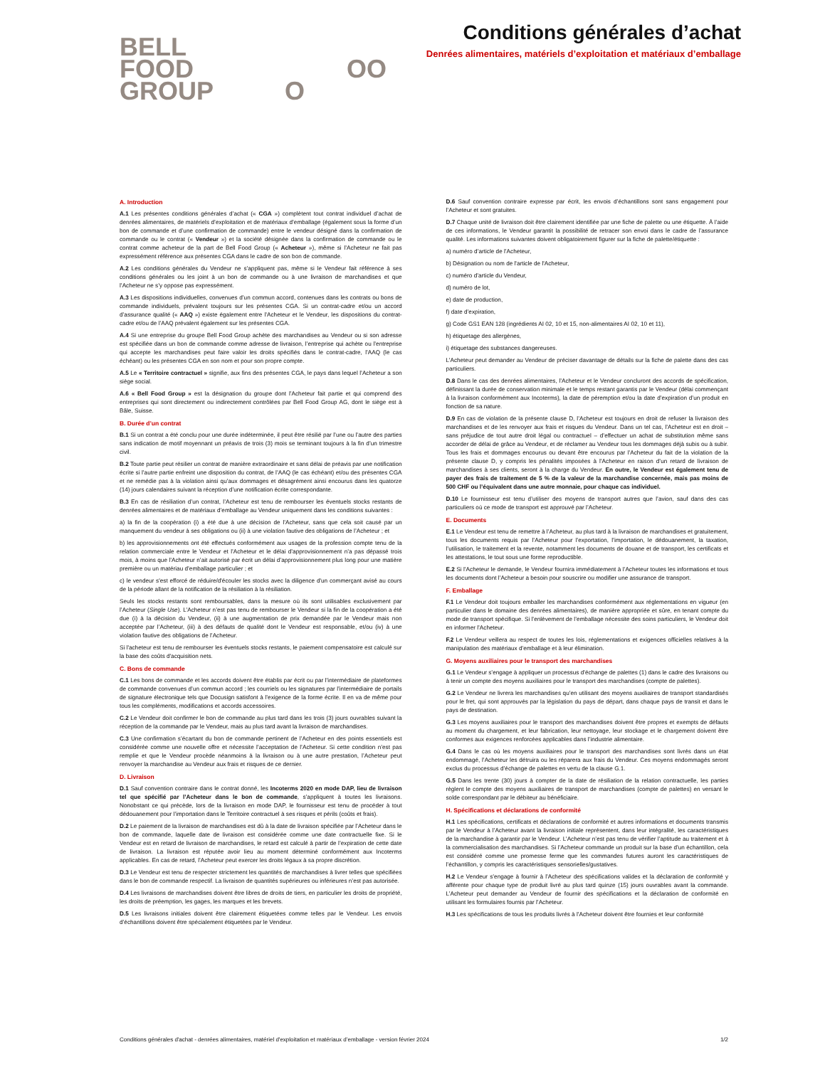BELL
FOOD OO
GROUP O
Conditions générales d’achat
Denrées alimentaires, matériels d’exploitation et matériaux d’emballage
A. Introduction
A.1 Les présentes conditions générales d’achat (« CGA ») complètent tout contrat individuel d’achat de denrées alimentaires, de matériels d’exploitation et de matériaux d’emballage (également sous la forme d’un bon de commande et d’une confirmation de commande) entre le vendeur désigné dans la confirmation de commande ou le contrat (« Vendeur ») et la société désignée dans la confirmation de commande ou le contrat comme acheteur de la part de Bell Food Group (« Acheteur »), même si l’Acheteur ne fait pas expressément référence aux présentes CGA dans le cadre de son bon de commande.
A.2 Les conditions générales du Vendeur ne s’appliquent pas, même si le Vendeur fait référence à ses conditions générales ou les joint à un bon de commande ou à une livraison de marchandises et que l’Acheteur ne s’y oppose pas expressément.
A.3 Les dispositions individuelles, convenues d’un commun accord, contenues dans les contrats ou bons de commande individuels, prévalent toujours sur les présentes CGA. Si un contrat-cadre et/ou un accord d’assurance qualité (« AAQ ») existe également entre l’Acheteur et le Vendeur, les dispositions du contrat-cadre et/ou de l’AAQ prévalent également sur les présentes CGA.
A.4 Si une entreprise du groupe Bell Food Group achète des marchandises au Vendeur ou si son adresse est spécifiée dans un bon de commande comme adresse de livraison, l’entreprise qui achète ou l’entreprise qui accepte les marchandises peut faire valoir les droits spécifiés dans le contrat-cadre, l’AAQ (le cas échéant) ou les présentes CGA en son nom et pour son propre compte.
A.5 Le « Territoire contractuel » signifie, aux fins des présentes CGA, le pays dans lequel l’Acheteur a son siège social.
A.6 « Bell Food Group » est la désignation du groupe dont l’Acheteur fait partie et qui comprend des entreprises qui sont directement ou indirectement contrôlées par Bell Food Group AG, dont le siège est à Bâle, Suisse.
B. Durée d’un contrat
B.1 Si un contrat a été conclu pour une durée indéterminée, il peut être résilié par l’une ou l’autre des parties sans indication de motif moyennant un préavis de trois (3) mois se terminant toujours à la fin d’un trimestre civil.
B.2 Toute partie peut résilier un contrat de manière extraordinaire et sans délai de préavis par une notification écrite si l’autre partie enfreint une disposition du contrat, de l’AAQ (le cas échéant) et/ou des présentes CGA et ne remédie pas à la violation ainsi qu’aux dommages et désagrément ainsi encourus dans les quatorze (14) jours calendaires suivant la réception d’une notification écrite correspondante.
B.3 En cas de résiliation d’un contrat, l’Acheteur est tenu de rembourser les éventuels stocks restants de denrées alimentaires et de matériaux d’emballage au Vendeur uniquement dans les conditions suivantes :
a) la fin de la coopération (i) a été due à une décision de l’Acheteur, sans que cela soit causé par un manquement du vendeur à ses obligations ou (ii) à une violation fautive des obligations de l’Acheteur ; et
b) les approvisionnements ont été effectués conformément aux usages de la profession compte tenu de la relation commerciale entre le Vendeur et l’Acheteur et le délai d’approvisionnement n’a pas dépassé trois mois, à moins que l’Acheteur n’ait autorisé par écrit un délai d’approvisionnement plus long pour une matière première ou un matériau d’emballage particulier ; et
c) le vendeur s'est efforcé de réduire/d'écouler les stocks avec la diligence d'un commerçant avisé au cours de la période allant de la notification de la résiliation à la résiliation.
Seuls les stocks restants sont remboursables, dans la mesure où ils sont utilisables exclusivement par l’Acheteur (Single Use). L’Acheteur n’est pas tenu de rembourser le Vendeur si la fin de la coopération a été due (i) à la décision du Vendeur, (ii) à une augmentation de prix demandée par le Vendeur mais non acceptée par l’Acheteur, (iii) à des défauts de qualité dont le Vendeur est responsable, et/ou (iv) à une violation fautive des obligations de l’Acheteur.
Si l'acheteur est tenu de rembourser les éventuels stocks restants, le paiement compensatoire est calculé sur la base des coûts d'acquisition nets.
C. Bons de commande
C.1 Les bons de commande et les accords doivent être établis par écrit ou par l’intermédiaire de plateformes de commande convenues d’un commun accord ; les courriels ou les signatures par l’intermédiaire de portails de signature électronique tels que Docusign satisfont à l’exigence de la forme écrite. Il en va de même pour tous les compléments, modifications et accords accessoires.
C.2 Le Vendeur doit confirmer le bon de commande au plus tard dans les trois (3) jours ouvrables suivant la réception de la commande par le Vendeur, mais au plus tard avant la livraison de marchandises.
C.3 Une confirmation s’écartant du bon de commande pertinent de l’Acheteur en des points essentiels est considérée comme une nouvelle offre et nécessite l’acceptation de l’Acheteur. Si cette condition n’est pas remplie et que le Vendeur procède néanmoins à la livraison ou à une autre prestation, l’Acheteur peut renvoyer la marchandise au Vendeur aux frais et risques de ce dernier.
D. Livraison
D.1 Sauf convention contraire dans le contrat donné, les Incoterms 2020 en mode DAP, lieu de livraison tel que spécifié par l’Acheteur dans le bon de commande, s’appliquent à toutes les livraisons. Nonobstant ce qui précède, lors de la livraison en mode DAP, le fournisseur est tenu de procéder à tout dédouanement pour l’importation dans le Territoire contractuel à ses risques et périls (coûts et frais).
D.2 Le paiement de la livraison de marchandises est dû à la date de livraison spécifiée par l’Acheteur dans le bon de commande, laquelle date de livraison est considérée comme une date contractuelle fixe. Si le Vendeur est en retard de livraison de marchandises, le retard est calculé à partir de l’expiration de cette date de livraison. La livraison est réputée avoir lieu au moment déterminé conformément aux Incoterms applicables. En cas de retard, l’Acheteur peut exercer les droits légaux à sa propre discrétion.
D.3 Le Vendeur est tenu de respecter strictement les quantités de marchandises à livrer telles que spécifiées dans le bon de commande respectif. La livraison de quantités supérieures ou inférieures n’est pas autorisée.
D.4 Les livraisons de marchandises doivent être libres de droits de tiers, en particulier les droits de propriété, les droits de préemption, les gages, les marques et les brevets.
D.5 Les livraisons initiales doivent être clairement étiquetées comme telles par le Vendeur. Les envois d’échantillons doivent être spécialement étiquetées par le Vendeur.
D.6 Sauf convention contraire expresse par écrit, les envois d’échantillons sont sans engagement pour l’Acheteur et sont gratuites.
D.7 Chaque unité de livraison doit être clairement identifiée par une fiche de palette ou une étiquette. À l’aide de ces informations, le Vendeur garantit la possibilité de retracer son envoi dans le cadre de l’assurance qualité. Les informations suivantes doivent obligatoirement figurer sur la fiche de palette/étiquette :
a) numéro d’article de l’Acheteur,
b) Désignation ou nom de l'article de l'Acheteur,
c) numéro d’article du Vendeur,
d) numéro de lot,
e) date de production,
f) date d’expiration,
g) Code GS1 EAN 128 (ingrédients AI 02, 10 et 15, non-alimentaires AI 02, 10 et 11),
h) étiquetage des allergènes,
i) étiquetage des substances dangereuses.
L’Acheteur peut demander au Vendeur de préciser davantage de détails sur la fiche de palette dans des cas particuliers.
D.8 Dans le cas des denrées alimentaires, l’Acheteur et le Vendeur concluront des accords de spécification, définissant la durée de conservation minimale et le temps restant garantis par le Vendeur (délai commençant à la livraison conformément aux Incoterms), la date de péremption et/ou la date d’expiration d’un produit en fonction de sa nature.
D.9 En cas de violation de la présente clause D, l’Acheteur est toujours en droit de refuser la livraison des marchandises et de les renvoyer aux frais et risques du Vendeur. Dans un tel cas, l’Acheteur est en droit – sans préjudice de tout autre droit légal ou contractuel – d’effectuer un achat de substitution même sans accorder de délai de grâce au Vendeur, et de réclamer au Vendeur tous les dommages déjà subis ou à subir. Tous les frais et dommages encourus ou devant être encourus par l’Acheteur du fait de la violation de la présente clause D, y compris les pénalités imposées à l’Acheteur en raison d’un retard de livraison de marchandises à ses clients, seront à la charge du Vendeur. En outre, le Vendeur est également tenu de payer des frais de traitement de 5 % de la valeur de la marchandise concernée, mais pas moins de 500 CHF ou l’équivalent dans une autre monnaie, pour chaque cas individuel.
D.10 Le fournisseur est tenu d’utiliser des moyens de transport autres que l’avion, sauf dans des cas particuliers où ce mode de transport est approuvé par l’Acheteur.
E. Documents
E.1 Le Vendeur est tenu de remettre à l’Acheteur, au plus tard à la livraison de marchandises et gratuitement, tous les documents requis par l’Acheteur pour l’exportation, l’importation, le dédouanement, la taxation, l’utilisation, le traitement et la revente, notamment les documents de douane et de transport, les certificats et les attestations, le tout sous une forme reproductible.
E.2 Si l’Acheteur le demande, le Vendeur fournira immédiatement à l’Acheteur toutes les informations et tous les documents dont l’Acheteur a besoin pour souscrire ou modifier une assurance de transport.
F. Emballage
F.1 Le Vendeur doit toujours emballer les marchandises conformément aux réglementations en vigueur (en particulier dans le domaine des denrées alimentaires), de manière appropriée et sûre, en tenant compte du mode de transport spécifique. Si l’enlèvement de l’emballage nécessite des soins particuliers, le Vendeur doit en informer l’Acheteur.
F.2 Le Vendeur veillera au respect de toutes les lois, réglementations et exigences officielles relatives à la manipulation des matériaux d’emballage et à leur élimination.
G. Moyens auxiliaires pour le transport des marchandises
G.1 Le Vendeur s’engage à appliquer un processus d’échange de palettes (1) dans le cadre des livraisons ou à tenir un compte des moyens auxiliaires pour le transport des marchandises (compte de palettes).
G.2 Le Vendeur ne livrera les marchandises qu’en utilisant des moyens auxiliaires de transport standardisés pour le fret, qui sont approuvés par la législation du pays de départ, dans chaque pays de transit et dans le pays de destination.
G.3 Les moyens auxiliaires pour le transport des marchandises doivent être propres et exempts de défauts au moment du chargement, et leur fabrication, leur nettoyage, leur stockage et le chargement doivent être conformes aux exigences renforcées applicables dans l’industrie alimentaire.
G.4 Dans le cas où les moyens auxiliaires pour le transport des marchandises sont livrés dans un état endommagé, l’Acheteur les détruira ou les réparera aux frais du Vendeur. Ces moyens endommagés seront exclus du processus d’échange de palettes en vertu de la clause G.1.
G.5 Dans les trente (30) jours à compter de la date de résiliation de la relation contractuelle, les parties règlent le compte des moyens auxiliaires de transport de marchandises (compte de palettes) en versant le solde correspondant par le débiteur au bénéficiaire.
H. Spécifications et déclarations de conformité
H.1 Les spécifications, certificats et déclarations de conformité et autres informations et documents transmis par le Vendeur à l’Acheteur avant la livraison initiale représentent, dans leur intégralité, les caractéristiques de la marchandise à garantir par le Vendeur. L’Acheteur n’est pas tenu de vérifier l’aptitude au traitement et à la commercialisation des marchandises. Si l’Acheteur commande un produit sur la base d’un échantillon, cela est considéré comme une promesse ferme que les commandes futures auront les caractéristiques de l’échantillon, y compris les caractéristiques sensorielles/gustatives.
H.2 Le Vendeur s’engage à fournir à l’Acheteur des spécifications valides et la déclaration de conformité y afférente pour chaque type de produit livré au plus tard quinze (15) jours ouvrables avant la commande. L’Acheteur peut demander au Vendeur de fournir des spécifications et la déclaration de conformité en utilisant les formulaires fournis par l’Acheteur.
H.3 Les spécifications de tous les produits livrés à l’Acheteur doivent être fournies et leur conformité
Conditions générales d'achat - denrées alimentaires, matériel d'exploitation et matériaux d’emballage - version février 2024 1/2